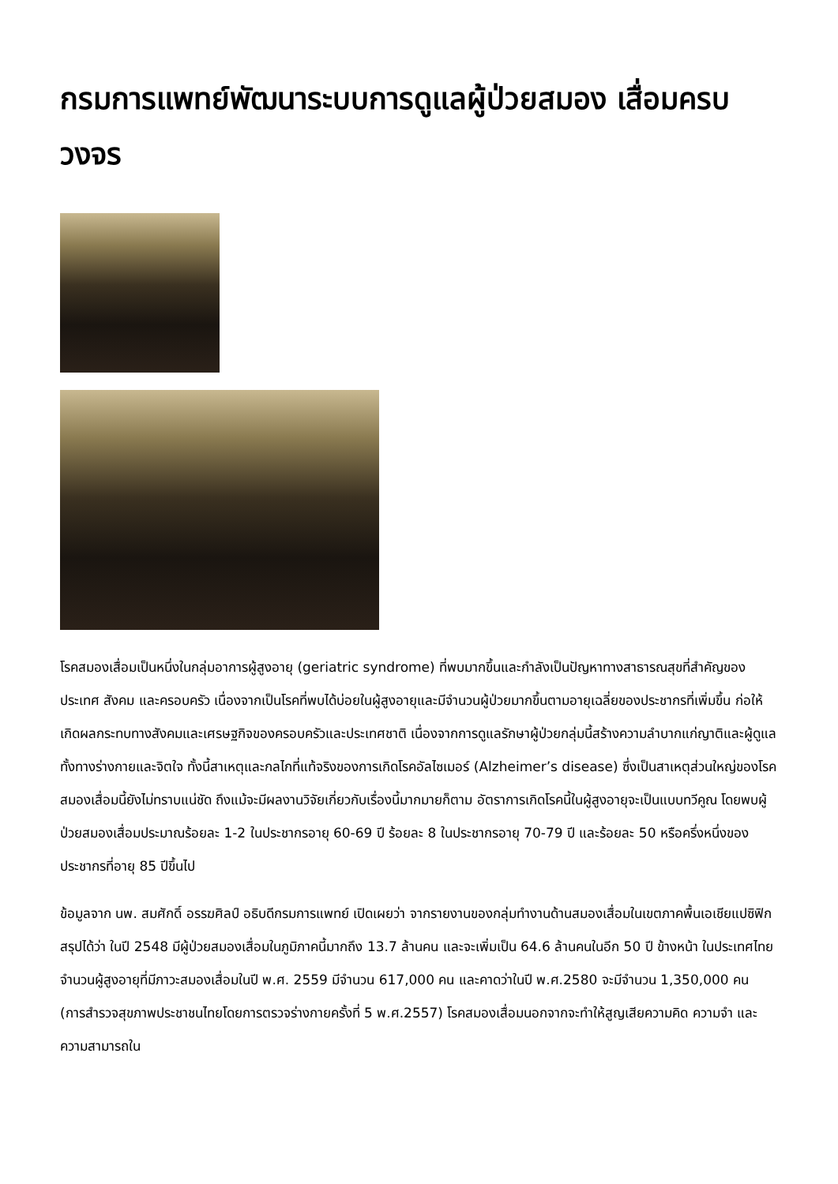กรมการแพทย์พัฒนาระบบการดูแลผู้ป่วยสมอง เสื่อมครบวงจร
โรคสมองเสื่อมเป็นหนึ่งในกลุ่มอาการผู้สูงอายุ (geriatric syndrome) ที่พบมากขึ้นและกำลังเป็นปัญหาทางสาธารณสุขที่สำคัญของประเทศ สังคม และครอบครัว เนื่องจากเป็นโรคที่พบได้บ่อยในผู้สูงอายุและมีจำนวนผู้ป่วยมากขึ้นตามอายุเฉลี่ยของประชากรที่เพิ่มขึ้น ก่อให้เกิดผลกระทบทางสังคมและเศรษฐกิจของครอบครัวและประเทศชาติ เนื่องจากการดูแลรักษาผู้ป่วยกลุ่มนี้สร้างความลำบากแก่ญาติและผู้ดูแลทั้งทางร่างกายและจิตใจ ทั้งนี้สาเหตุและกลไกที่แท้จริงของการเกิดโรคอัลไซเมอร์ (Alzheimer’s disease) ซึ่งเป็นสาเหตุส่วนใหญ่ของโรคสมองเสื่อมนี้ยังไม่ทราบแน่ชัด ถึงแม้จะมีผลงานวิจัยเกี่ยวกับเรื่องนี้มากมายก็ตาม อัตราการเกิดโรคนี้ในผู้สูงอายุจะเป็นแบบทวีคูณ โดยพบผู้ป่วยสมองเสื่อมประมาณร้อยละ 1-2 ในประชากรอายุ 60-69 ปี ร้อยละ 8 ในประชากรอายุ 70-79 ปี และร้อยละ 50 หรือครึ่งหนึ่งของประชากรที่อายุ 85 ปีขึ้นไป
ข้อมูลจาก นพ. สมศักดิ์ อรรฆศิลป์ อธิบดีกรมการแพทย์ เปิดเผยว่า จากรายงานของกลุ่มทำงานด้านสมองเสื่อมในเขตภาคพื้นเอเชียแปซิฟิก สรุปได้ว่า ในปี 2548 มีผู้ป่วยสมองเสื่อมในภูมิภาคนี้มากถึง 13.7 ล้านคน และจะเพิ่มเป็น 64.6 ล้านคนในอีก 50 ปี ข้างหน้า ในประเทศไทย จำนวนผู้สูงอายุที่มีภาวะสมองเสื่อมในปี พ.ศ. 2559 มีจำนวน 617,000 คน และคาดว่าในปี พ.ศ.2580 จะมีจำนวน 1,350,000 คน (การสำรวจสุขภาพประชาชนไทยโดยการตรวจร่างกายครั้งที่ 5 พ.ศ.2557) โรคสมองเสื่อมนอกจากจะทำให้สูญเสียความคิด ความจำ และความสามารถใน